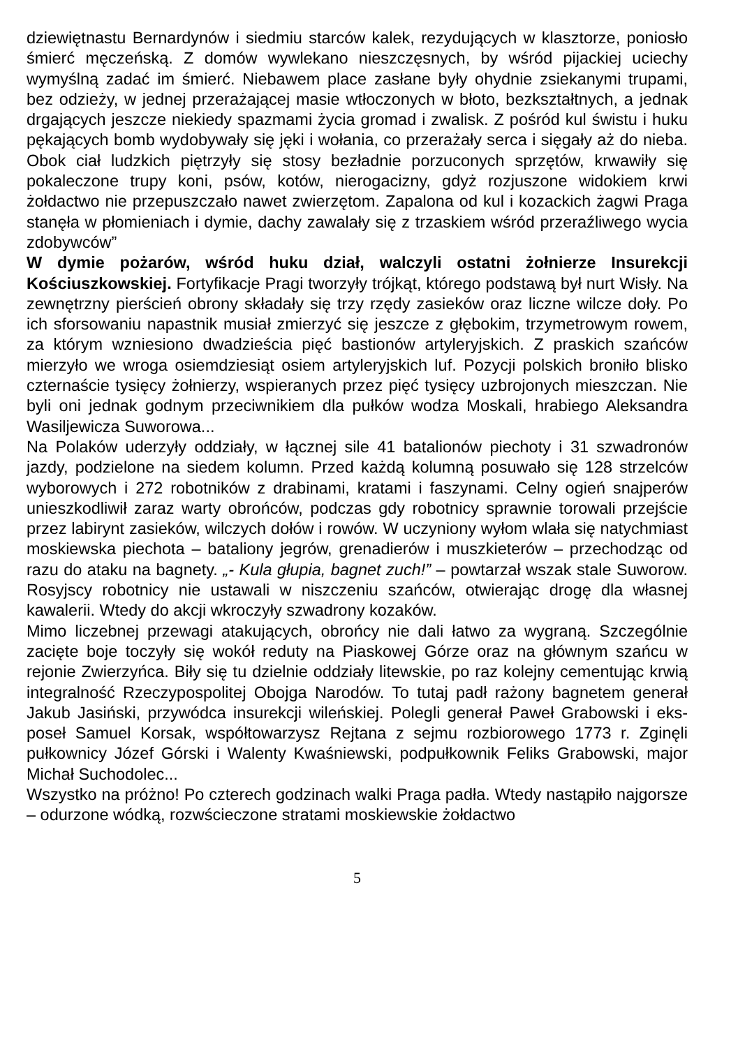dziewiętnastu Bernardynów i siedmiu starców kalek, rezydujących w klasztorze, poniosło śmierć męczeńską. Z domów wywlekano nieszczęsnych, by wśród pijackiej uciechy wymyślną zadać im śmierć. Niebawem place zasłane były ohydnie zsiekanymi trupami, bez odzieży, w jednej przerażającej masie wtłoczonych w błoto, bezkształtnych, a jednak drgających jeszcze niekiedy spazmami życia gromad i zwalisk. Z pośród kul świstu i huku pękających bomb wydobywały się jęki i wołania, co przerażały serca i sięgały aż do nieba. Obok ciał ludzkich piętrzyły się stosy bezładnie porzuconych sprzętów, krwawiły się pokaleczone trupy koni, psów, kotów, nierogacizny, gdyż rozjuszone widokiem krwi żołdactwo nie przepuszczało nawet zwierzętom. Zapalona od kul i kozackich żagwi Praga stanęła w płomieniach i dymie, dachy zawalały się z trzaskiem wśród przeraźliwego wycia zdobywców”
W dymie pożarów, wśród huku dział, walczyli ostatni żołnierze Insurekcji Kościuszkowskiej. Fortyfikacje Pragi tworzyły trójkąt, którego podstawą był nurt Wisły. Na zewnętrzny pierścień obrony składały się trzy rzędy zasieków oraz liczne wilcze doły. Po ich sforsowaniu napastnik musiał zmierzyć się jeszcze z głębokim, trzymetrowym rowem, za którym wzniesiono dwadzieścia pięć bastionów artyleryjskich. Z praskich szańców mierzyło we wroga osiemdziesiąt osiem artyleryjskich luf. Pozycji polskich broniło blisko czternaście tysięcy żołnierzy, wspieranych przez pięć tysięcy uzbrojonych mieszczan. Nie byli oni jednak godnym przeciwnikiem dla pułków wodza Moskali, hrabiego Aleksandra Wasiljewicza Suworowa...
Na Polaków uderzyły oddziały, w łącznej sile 41 batalionów piechoty i 31 szwadronów jazdy, podzielone na siedem kolumn. Przed każdą kolumną posuwało się 128 strzelców wyborowych i 272 robotników z drabinami, kratami i faszynami. Celny ogień snajperów unieszkodliwił zaraz warty obrońców, podczas gdy robotnicy sprawnie torowali przejście przez labirynt zasieków, wilczych dołów i rowów. W uczyniony wyłom wlała się natychmiast moskiewska piechota – bataliony jegrów, grenadierów i muszkieterów – przechodząc od razu do ataku na bagnety. „- Kula głupia, bagnet zuch!” – powtarzał wszak stale Suworow. Rosyjscy robotnicy nie ustawali w niszczeniu szańców, otwierając drogę dla własnej kawalerii. Wtedy do akcji wkroczyły szwadrony kozaków.
Mimo liczebnej przewagi atakujących, obrońcy nie dali łatwo za wygraną. Szczególnie zacięte boje toczyły się wokół reduty na Piaskowej Górze oraz na głównym szańcu w rejonie Zwierzyńca. Biły się tu dzielnie oddziały litewskie, po raz kolejny cementując krwią integralność Rzeczypospolitej Obojga Narodów. To tutaj padł rażony bagnetem generał Jakub Jasiński, przywódca insurekcji wileńskiej. Polegli generał Paweł Grabowski i eks-poseł Samuel Korsak, współtowarzysz Rejtana z sejmu rozbiorowego 1773 r. Zginęli pułkownicy Józef Górski i Walenty Kwaśniewski, podpułkownik Feliks Grabowski, major Michał Suchodolec...
Wszystko na próżno! Po czterech godzinach walki Praga padła. Wtedy nastąpiło najgorsze – odurzone wódką, rozwścieczone stratami moskiewskie żołdactwo
5